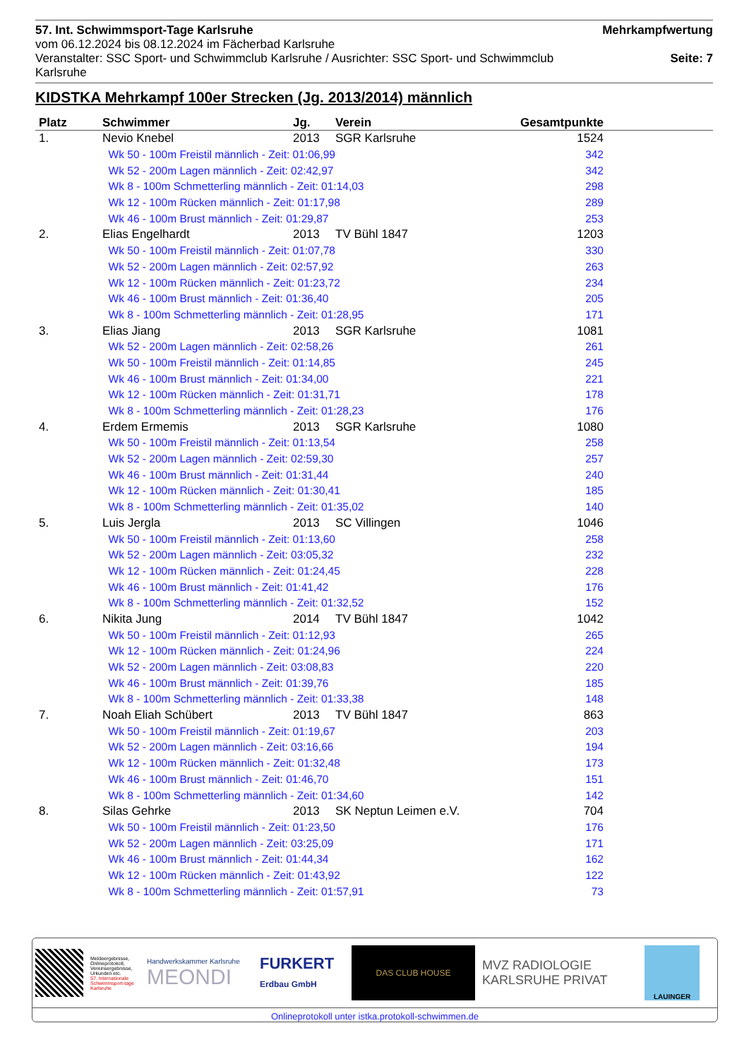57. Int. Schwimmsport-Tage Karlsruhe
vom 06.12.2024 bis 08.12.2024 im Fächerbad Karlsruhe
Veranstalter: SSC Sport- und Schwimmclub Karlsruhe / Ausrichter: SSC Sport- und Schwimmclub Karlsruhe
Mehrkampfwertung
Seite: 7
KIDSTKA Mehrkampf 100er Strecken (Jg. 2013/2014) männlich
| Platz | Schwimmer | Jg. | Verein | Gesamtpunkte |
| --- | --- | --- | --- | --- |
| 1. | Nevio Knebel | 2013 | SGR Karlsruhe | 1524 |
| | Wk 50 - 100m Freistil männlich - Zeit: 01:06,99 | | | 342 |
| | Wk 52 - 200m Lagen männlich - Zeit: 02:42,97 | | | 342 |
| | Wk 8 - 100m Schmetterling männlich - Zeit: 01:14,03 | | | 298 |
| | Wk 12 - 100m Rücken männlich - Zeit: 01:17,98 | | | 289 |
| | Wk 46 - 100m Brust männlich - Zeit: 01:29,87 | | | 253 |
| 2. | Elias Engelhardt | 2013 | TV Bühl 1847 | 1203 |
| | Wk 50 - 100m Freistil männlich - Zeit: 01:07,78 | | | 330 |
| | Wk 52 - 200m Lagen männlich - Zeit: 02:57,92 | | | 263 |
| | Wk 12 - 100m Rücken männlich - Zeit: 01:23,72 | | | 234 |
| | Wk 46 - 100m Brust männlich - Zeit: 01:36,40 | | | 205 |
| | Wk 8 - 100m Schmetterling männlich - Zeit: 01:28,95 | | | 171 |
| 3. | Elias Jiang | 2013 | SGR Karlsruhe | 1081 |
| | Wk 52 - 200m Lagen männlich - Zeit: 02:58,26 | | | 261 |
| | Wk 50 - 100m Freistil männlich - Zeit: 01:14,85 | | | 245 |
| | Wk 46 - 100m Brust männlich - Zeit: 01:34,00 | | | 221 |
| | Wk 12 - 100m Rücken männlich - Zeit: 01:31,71 | | | 178 |
| | Wk 8 - 100m Schmetterling männlich - Zeit: 01:28,23 | | | 176 |
| 4. | Erdem Ermemis | 2013 | SGR Karlsruhe | 1080 |
| | Wk 50 - 100m Freistil männlich - Zeit: 01:13,54 | | | 258 |
| | Wk 52 - 200m Lagen männlich - Zeit: 02:59,30 | | | 257 |
| | Wk 46 - 100m Brust männlich - Zeit: 01:31,44 | | | 240 |
| | Wk 12 - 100m Rücken männlich - Zeit: 01:30,41 | | | 185 |
| | Wk 8 - 100m Schmetterling männlich - Zeit: 01:35,02 | | | 140 |
| 5. | Luis Jergla | 2013 | SC Villingen | 1046 |
| | Wk 50 - 100m Freistil männlich - Zeit: 01:13,60 | | | 258 |
| | Wk 52 - 200m Lagen männlich - Zeit: 03:05,32 | | | 232 |
| | Wk 12 - 100m Rücken männlich - Zeit: 01:24,45 | | | 228 |
| | Wk 46 - 100m Brust männlich - Zeit: 01:41,42 | | | 176 |
| | Wk 8 - 100m Schmetterling männlich - Zeit: 01:32,52 | | | 152 |
| 6. | Nikita Jung | 2014 | TV Bühl 1847 | 1042 |
| | Wk 50 - 100m Freistil männlich - Zeit: 01:12,93 | | | 265 |
| | Wk 12 - 100m Rücken männlich - Zeit: 01:24,96 | | | 224 |
| | Wk 52 - 200m Lagen männlich - Zeit: 03:08,83 | | | 220 |
| | Wk 46 - 100m Brust männlich - Zeit: 01:39,76 | | | 185 |
| | Wk 8 - 100m Schmetterling männlich - Zeit: 01:33,38 | | | 148 |
| 7. | Noah Eliah Schübert | 2013 | TV Bühl 1847 | 863 |
| | Wk 50 - 100m Freistil männlich - Zeit: 01:19,67 | | | 203 |
| | Wk 52 - 200m Lagen männlich - Zeit: 03:16,66 | | | 194 |
| | Wk 12 - 100m Rücken männlich - Zeit: 01:32,48 | | | 173 |
| | Wk 46 - 100m Brust männlich - Zeit: 01:46,70 | | | 151 |
| | Wk 8 - 100m Schmetterling männlich - Zeit: 01:34,60 | | | 142 |
| 8. | Silas Gehrke | 2013 | SK Neptun Leimen e.V. | 704 |
| | Wk 50 - 100m Freistil männlich - Zeit: 01:23,50 | | | 176 |
| | Wk 52 - 200m Lagen männlich - Zeit: 03:25,09 | | | 171 |
| | Wk 46 - 100m Brust männlich - Zeit: 01:44,34 | | | 162 |
| | Wk 12 - 100m Rücken männlich - Zeit: 01:43,92 | | | 122 |
| | Wk 8 - 100m Schmetterling männlich - Zeit: 01:57,91 | | | 73 |
Meldeergebnisse, Onlineprotokoll, Vereinsergebnisse, Urkunden etc.
57. Internationale Schwimmsport-tage Karlsruhe
Handwerkskammer Karlsruhe
MEONDI
FURKERT
Erdbau GmbH
DAS CLUB HOUSE
MVZ RADIOLOGIE
KARLSRUHE PRIVAT
LAUINGER
Onlineprotokoll unter istka.protokoll-schwimmen.de